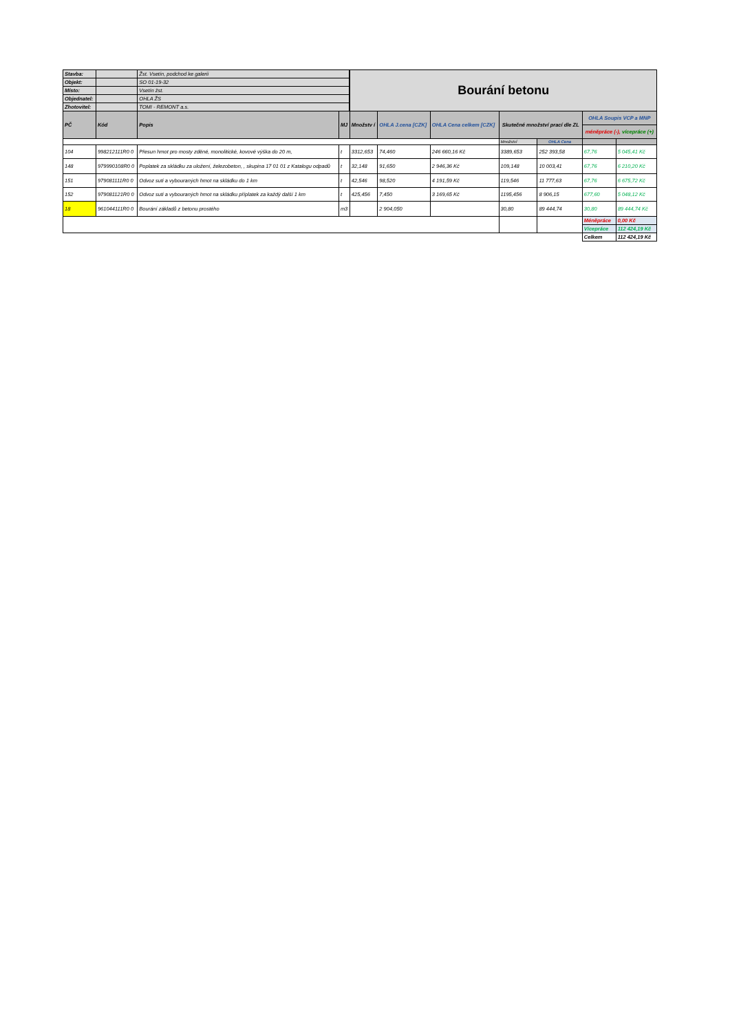| Stavba: | | Žst. Vsetín, podchod ke galerii | | Bourání betonu | | | | | | |
| Objekt: | | SO 01-19-32 | | | | | | | | |
| Místo: | | Vsetín žst. | | | | | | | | |
| Objednatel: | | OHLA ŽS | | | | | | | | |
| Zhotovitel: | | TOMI - REMONT a.s. | | | | | | | | |
| PČ | Kód | Popis | MJ | Množstv í | OHLA J.cena [CZK] | OHLA Cena celkem [CZK] | Skutečné množství prací dle ZL | | OHLA Soupis VCP a MNP | |
| | | | | | | | | | méněpráce (-), vícepráce (+) | |
| | | | | | | | Množství | OHLA Cena | | |
| 104 | 998212111R0 0 | Přesun hmot pro mosty zděné, monolitické, kovové výška do 20 m, | t | 3312,653 | 74,460 | 246 660,16 Kč | 3389,653 | 252 393,58 | 67,76 | 5 045,41 Kč |
| 148 | 979990108R0 0 | Poplatek za skládku za uložení, železobeton, , skupina 17 01 01 z Katalogu odpadů | t | 32,148 | 91,650 | 2 946,36 Kč | 109,148 | 10 003,41 | 67,76 | 6 210,20 Kč |
| 151 | 979081111R0 0 | Odvoz suti a vybouraných hmot na skládku do 1 km | t | 42,546 | 98,520 | 4 191,59 Kč | 119,546 | 11 777,63 | 67,76 | 6 675,72 Kč |
| 152 | 979081121R0 0 | Odvoz suti a vybouraných hmot na skládku příplatek za každý další 1 km | t | 425,456 | 7,450 | 3 169,65 Kč | 1195,456 | 8 906,15 | 677,60 | 5 048,12 Kč |
| 18 | 961044111R0 0 | Bourání základů z betonu prostého | m3 | | 2 904,050 | | 30,80 | 89 444,74 | 30,80 | 89 444,74 Kč |
| | | | | | | | | | Méněpráce | 0,00 Kč |
| | | | | | | | | | Vícepráce | 112 424,19 Kč |
| | | | | | | | | | Celkem | 112 424,19 Kč |